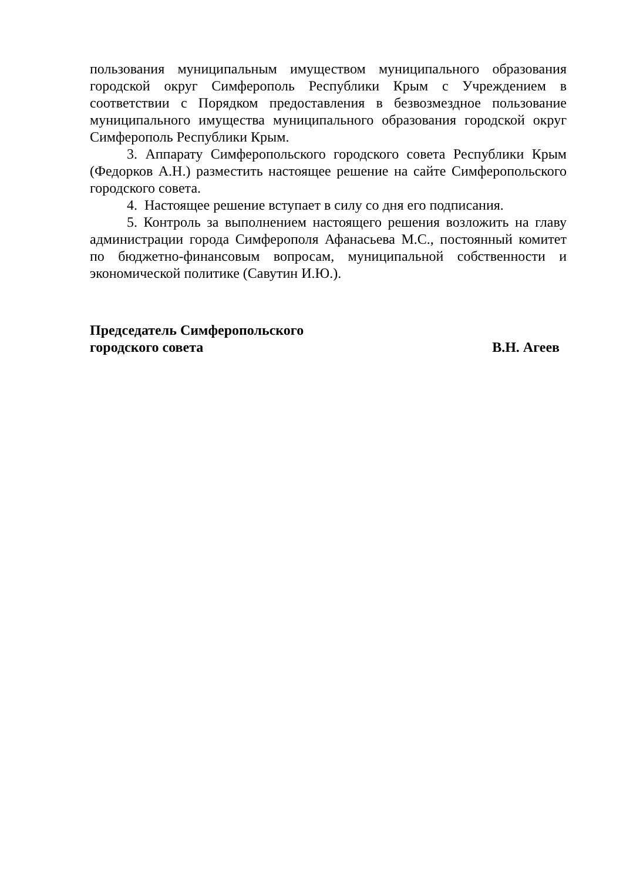пользования муниципальным имуществом муниципального образования городской округ Симферополь Республики Крым с Учреждением в соответствии с Порядком предоставления в безвозмездное пользование муниципального имущества муниципального образования городской округ Симферополь Республики Крым.
3. Аппарату Симферопольского городского совета Республики Крым (Федорков А.Н.) разместить настоящее решение на сайте Симферопольского городского совета.
4. Настоящее решение вступает в силу со дня его подписания.
5. Контроль за выполнением настоящего решения возложить на главу администрации города Симферополя Афанасьева М.С., постоянный комитет по бюджетно-финансовым вопросам, муниципальной собственности и экономической политике (Савутин И.Ю.).
Председатель Симферопольского
городского совета
В.Н. Агеев